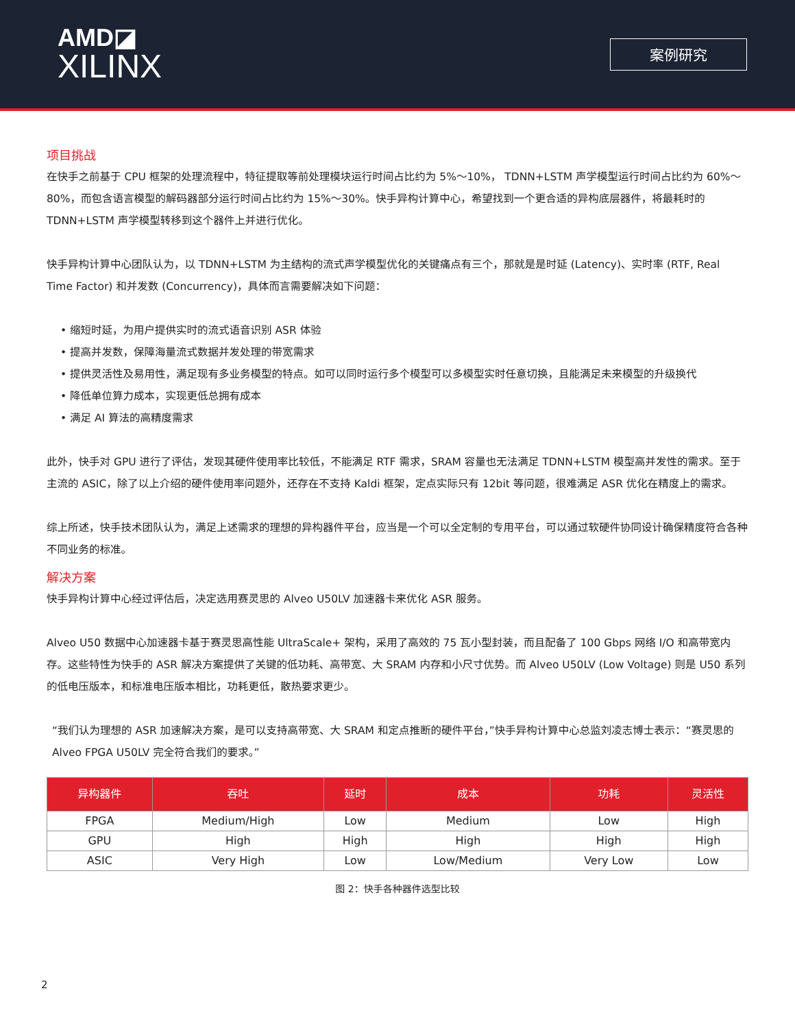AMD◪
XILINX
案例研究
项目挑战
在快手之前基于 CPU 框架的处理流程中，特征提取等前处理模块运行时间占比约为 5%～10%， TDNN+LSTM 声学模型运行时间占比约为 60%～80%，而包含语言模型的解码器部分运行时间占比约为 15%～30%。快手异构计算中心，希望找到一个更合适的异构底层器件，将最耗时的 TDNN+LSTM 声学模型转移到这个器件上并进行优化。
快手异构计算中心团队认为，以 TDNN+LSTM 为主结构的流式声学模型优化的关键痛点有三个，那就是是时延 (Latency)、实时率 (RTF, Real Time Factor) 和并发数 (Concurrency)，具体而言需要解决如下问题：
• 缩短时延，为用户提供实时的流式语音识别 ASR 体验
• 提高并发数，保障海量流式数据并发处理的带宽需求
• 提供灵活性及易用性，满足现有多业务模型的特点。如可以同时运行多个模型可以多模型实时任意切换，且能满足未来模型的升级换代
• 降低单位算力成本，实现更低总拥有成本
• 满足 AI 算法的高精度需求
此外，快手对 GPU 进行了评估，发现其硬件使用率比较低，不能满足 RTF 需求，SRAM 容量也无法满足 TDNN+LSTM 模型高并发性的需求。至于主流的 ASIC，除了以上介绍的硬件使用率问题外，还存在不支持 Kaldi 框架，定点实际只有 12bit 等问题，很难满足 ASR 优化在精度上的需求。
综上所述，快手技术团队认为，满足上述需求的理想的异构器件平台，应当是一个可以全定制的专用平台，可以通过软硬件协同设计确保精度符合各种不同业务的标准。
解决方案
快手异构计算中心经过评估后，决定选用赛灵思的 Alveo U50LV 加速器卡来优化 ASR 服务。
Alveo U50 数据中心加速器卡基于赛灵思高性能 UltraScale+ 架构，采用了高效的 75 瓦小型封装，而且配备了 100 Gbps 网络 I/O 和高带宽内存。这些特性为快手的 ASR 解决方案提供了关键的低功耗、高带宽、大 SRAM 内存和小尺寸优势。而 Alveo U50LV (Low Voltage) 则是 U50 系列的低电压版本，和标准电压版本相比，功耗更低，散热要求更少。
“我们认为理想的 ASR 加速解决方案，是可以支持高带宽、大 SRAM 和定点推断的硬件平台，”快手异构计算中心总监刘凌志博士表示：“赛灵思的 Alveo FPGA U50LV 完全符合我们的要求。”
| 异构器件 | 吞吐 | 延时 | 成本 | 功耗 | 灵活性 |
| --- | --- | --- | --- | --- | --- |
| FPGA | Medium/High | Low | Medium | Low | High |
| GPU | High | High | High | High | High |
| ASIC | Very High | Low | Low/Medium | Very Low | Low |
图 2：快手各种器件选型比较
2